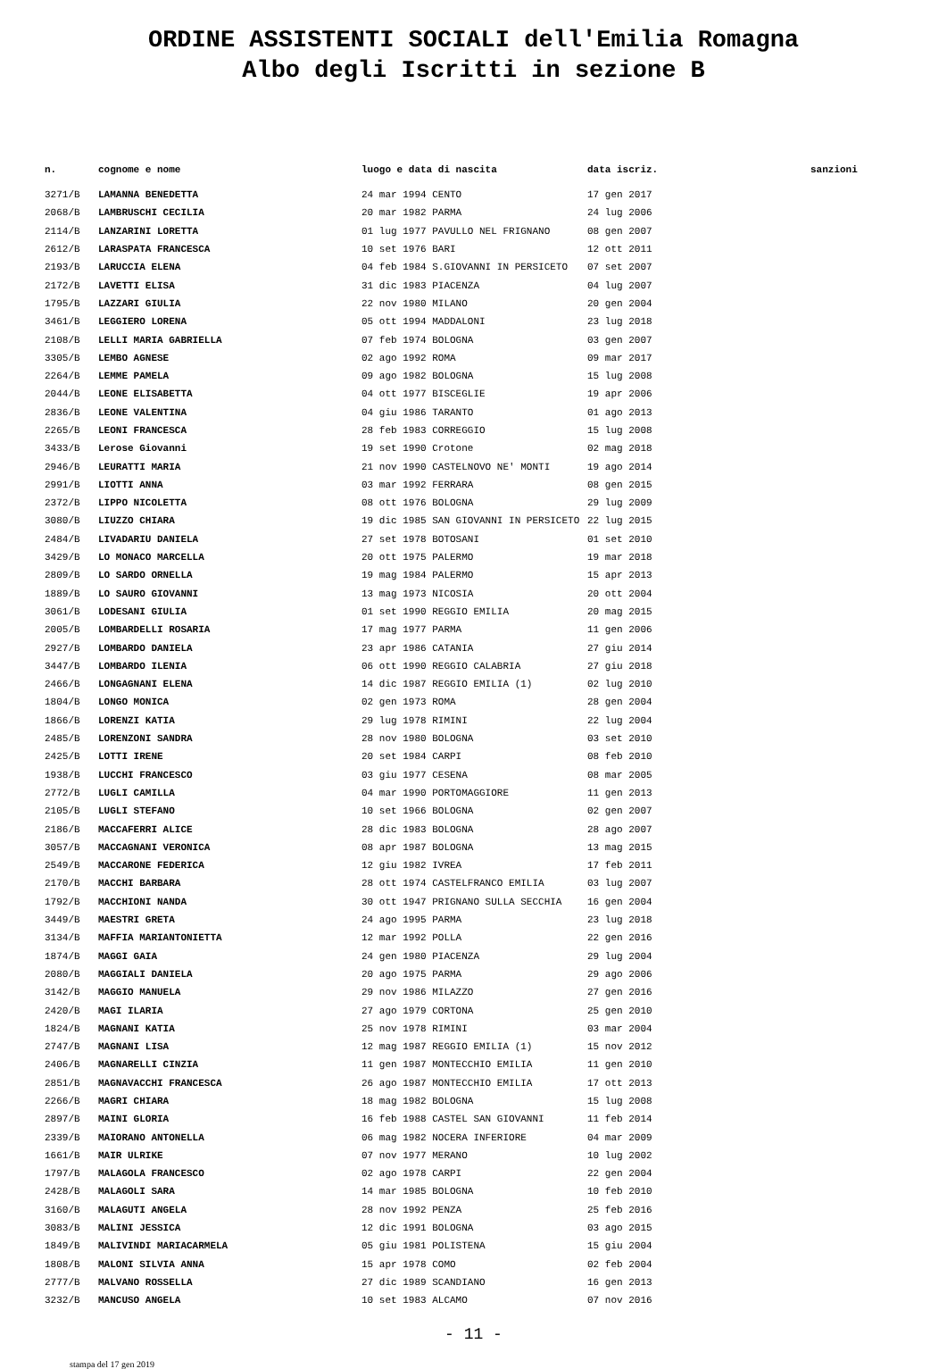ORDINE ASSISTENTI SOCIALI dell'Emilia Romagna
Albo degli Iscritti in sezione B
| n. | cognome e nome | luogo e data di nascita | data iscriz. | sanzioni |
| --- | --- | --- | --- | --- |
| 3271/B | LAMANNA BENEDETTA | 24 mar 1994 CENTO | 17 gen 2017 | |
| 2068/B | LAMBRUSCHI CECILIA | 20 mar 1982 PARMA | 24 lug 2006 | |
| 2114/B | LANZARINI LORETTA | 01 lug 1977 PAVULLO NEL FRIGNANO | 08 gen 2007 | |
| 2612/B | LARASPATA FRANCESCA | 10 set 1976 BARI | 12 ott 2011 | |
| 2193/B | LARUCCIA ELENA | 04 feb 1984 S.GIOVANNI IN PERSICETO | 07 set 2007 | |
| 2172/B | LAVETTI ELISA | 31 dic 1983 PIACENZA | 04 lug 2007 | |
| 1795/B | LAZZARI GIULIA | 22 nov 1980 MILANO | 20 gen 2004 | |
| 3461/B | LEGGIERO LORENA | 05 ott 1994 MADDALONI | 23 lug 2018 | |
| 2108/B | LELLI MARIA GABRIELLA | 07 feb 1974 BOLOGNA | 03 gen 2007 | |
| 3305/B | LEMBO AGNESE | 02 ago 1992 ROMA | 09 mar 2017 | |
| 2264/B | LEMME PAMELA | 09 ago 1982 BOLOGNA | 15 lug 2008 | |
| 2044/B | LEONE ELISABETTA | 04 ott 1977 BISCEGLIE | 19 apr 2006 | |
| 2836/B | LEONE VALENTINA | 04 giu 1986 TARANTO | 01 ago 2013 | |
| 2265/B | LEONI FRANCESCA | 28 feb 1983 CORREGGIO | 15 lug 2008 | |
| 3433/B | Lerose Giovanni | 19 set 1990 Crotone | 02 mag 2018 | |
| 2946/B | LEURATTI MARIA | 21 nov 1990 CASTELNOVO NE' MONTI | 19 ago 2014 | |
| 2991/B | LIOTTI ANNA | 03 mar 1992 FERRARA | 08 gen 2015 | |
| 2372/B | LIPPO NICOLETTA | 08 ott 1976 BOLOGNA | 29 lug 2009 | |
| 3080/B | LIUZZO CHIARA | 19 dic 1985 SAN GIOVANNI IN PERSICETO | 22 lug 2015 | |
| 2484/B | LIVADARIU DANIELA | 27 set 1978 BOTOSANI | 01 set 2010 | |
| 3429/B | LO MONACO MARCELLA | 20 ott 1975 PALERMO | 19 mar 2018 | |
| 2809/B | LO SARDO ORNELLA | 19 mag 1984 PALERMO | 15 apr 2013 | |
| 1889/B | LO SAURO GIOVANNI | 13 mag 1973 NICOSIA | 20 ott 2004 | |
| 3061/B | LODESANI GIULIA | 01 set 1990 REGGIO EMILIA | 20 mag 2015 | |
| 2005/B | LOMBARDELLI ROSARIA | 17 mag 1977 PARMA | 11 gen 2006 | |
| 2927/B | LOMBARDO DANIELA | 23 apr 1986 CATANIA | 27 giu 2014 | |
| 3447/B | LOMBARDO ILENIA | 06 ott 1990 REGGIO CALABRIA | 27 giu 2018 | |
| 2466/B | LONGAGNANI ELENA | 14 dic 1987 REGGIO EMILIA (1) | 02 lug 2010 | |
| 1804/B | LONGO MONICA | 02 gen 1973 ROMA | 28 gen 2004 | |
| 1866/B | LORENZI KATIA | 29 lug 1978 RIMINI | 22 lug 2004 | |
| 2485/B | LORENZONI SANDRA | 28 nov 1980 BOLOGNA | 03 set 2010 | |
| 2425/B | LOTTI IRENE | 20 set 1984 CARPI | 08 feb 2010 | |
| 1938/B | LUCCHI FRANCESCO | 03 giu 1977 CESENA | 08 mar 2005 | |
| 2772/B | LUGLI CAMILLA | 04 mar 1990 PORTOMAGGIORE | 11 gen 2013 | |
| 2105/B | LUGLI STEFANO | 10 set 1966 BOLOGNA | 02 gen 2007 | |
| 2186/B | MACCAFERRI ALICE | 28 dic 1983 BOLOGNA | 28 ago 2007 | |
| 3057/B | MACCAGNANI VERONICA | 08 apr 1987 BOLOGNA | 13 mag 2015 | |
| 2549/B | MACCARONE FEDERICA | 12 giu 1982 IVREA | 17 feb 2011 | |
| 2170/B | MACCHI BARBARA | 28 ott 1974 CASTELFRANCO EMILIA | 03 lug 2007 | |
| 1792/B | MACCHIONI NANDA | 30 ott 1947 PRIGNANO SULLA SECCHIA | 16 gen 2004 | |
| 3449/B | MAESTRI GRETA | 24 ago 1995 PARMA | 23 lug 2018 | |
| 3134/B | MAFFIA MARIANTONIETTA | 12 mar 1992 POLLA | 22 gen 2016 | |
| 1874/B | MAGGI GAIA | 24 gen 1980 PIACENZA | 29 lug 2004 | |
| 2080/B | MAGGIALI DANIELA | 20 ago 1975 PARMA | 29 ago 2006 | |
| 3142/B | MAGGIO MANUELA | 29 nov 1986 MILAZZO | 27 gen 2016 | |
| 2420/B | MAGI ILARIA | 27 ago 1979 CORTONA | 25 gen 2010 | |
| 1824/B | MAGNANI KATIA | 25 nov 1978 RIMINI | 03 mar 2004 | |
| 2747/B | MAGNANI LISA | 12 mag 1987 REGGIO EMILIA (1) | 15 nov 2012 | |
| 2406/B | MAGNARELLI CINZIA | 11 gen 1987 MONTECCHIO EMILIA | 11 gen 2010 | |
| 2851/B | MAGNAVACCHI FRANCESCA | 26 ago 1987 MONTECCHIO EMILIA | 17 ott 2013 | |
| 2266/B | MAGRI CHIARA | 18 mag 1982 BOLOGNA | 15 lug 2008 | |
| 2897/B | MAINI GLORIA | 16 feb 1988 CASTEL SAN GIOVANNI | 11 feb 2014 | |
| 2339/B | MAIORANO ANTONELLA | 06 mag 1982 NOCERA INFERIORE | 04 mar 2009 | |
| 1661/B | MAIR ULRIKE | 07 nov 1977 MERANO | 10 lug 2002 | |
| 1797/B | MALAGOLA FRANCESCO | 02 ago 1978 CARPI | 22 gen 2004 | |
| 2428/B | MALAGOLI SARA | 14 mar 1985 BOLOGNA | 10 feb 2010 | |
| 3160/B | MALAGUTI ANGELA | 28 nov 1992 PENZA | 25 feb 2016 | |
| 3083/B | MALINI JESSICA | 12 dic 1991 BOLOGNA | 03 ago 2015 | |
| 1849/B | MALIVINDI MARIACARMELA | 05 giu 1981 POLISTENA | 15 giu 2004 | |
| 1808/B | MALONI SILVIA ANNA | 15 apr 1978 COMO | 02 feb 2004 | |
| 2777/B | MALVANO ROSSELLA | 27 dic 1989 SCANDIANO | 16 gen 2013 | |
| 3232/B | MANCUSO ANGELA | 10 set 1983 ALCAMO | 07 nov 2016 | |
- 11 -
stampa del 17 gen 2019